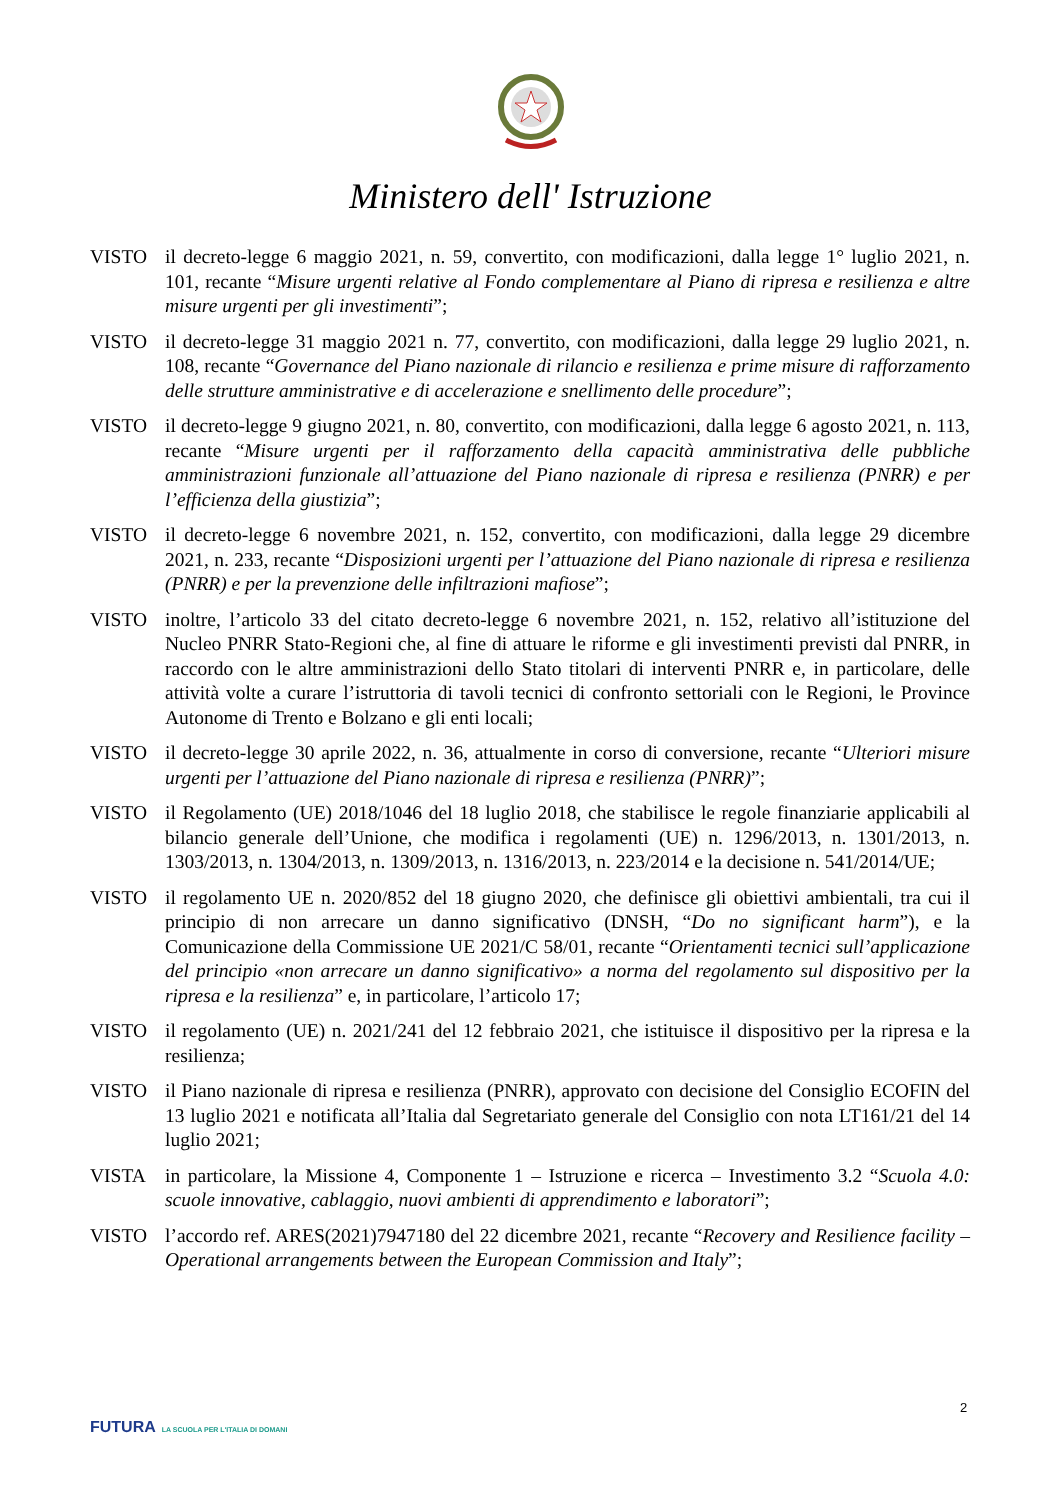Ministero dell' Istruzione
VISTO il decreto-legge 6 maggio 2021, n. 59, convertito, con modificazioni, dalla legge 1° luglio 2021, n. 101, recante “Misure urgenti relative al Fondo complementare al Piano di ripresa e resilienza e altre misure urgenti per gli investimenti”;
VISTO il decreto-legge 31 maggio 2021 n. 77, convertito, con modificazioni, dalla legge 29 luglio 2021, n. 108, recante “Governance del Piano nazionale di rilancio e resilienza e prime misure di rafforzamento delle strutture amministrative e di accelerazione e snellimento delle procedure”;
VISTO il decreto-legge 9 giugno 2021, n. 80, convertito, con modificazioni, dalla legge 6 agosto 2021, n. 113, recante “Misure urgenti per il rafforzamento della capacità amministrativa delle pubbliche amministrazioni funzionale all’attuazione del Piano nazionale di ripresa e resilienza (PNRR) e per l’efficienza della giustizia”;
VISTO il decreto-legge 6 novembre 2021, n. 152, convertito, con modificazioni, dalla legge 29 dicembre 2021, n. 233, recante “Disposizioni urgenti per l’attuazione del Piano nazionale di ripresa e resilienza (PNRR) e per la prevenzione delle infiltrazioni mafiose”;
VISTO inoltre, l’articolo 33 del citato decreto-legge 6 novembre 2021, n. 152, relativo all’istituzione del Nucleo PNRR Stato-Regioni che, al fine di attuare le riforme e gli investimenti previsti dal PNRR, in raccordo con le altre amministrazioni dello Stato titolari di interventi PNRR e, in particolare, delle attività volte a curare l’istruttoria di tavoli tecnici di confronto settoriali con le Regioni, le Province Autonome di Trento e Bolzano e gli enti locali;
VISTO il decreto-legge 30 aprile 2022, n. 36, attualmente in corso di conversione, recante “Ulteriori misure urgenti per l’attuazione del Piano nazionale di ripresa e resilienza (PNRR)”;
VISTO il Regolamento (UE) 2018/1046 del 18 luglio 2018, che stabilisce le regole finanziarie applicabili al bilancio generale dell’Unione, che modifica i regolamenti (UE) n. 1296/2013, n. 1301/2013, n. 1303/2013, n. 1304/2013, n. 1309/2013, n. 1316/2013, n. 223/2014 e la decisione n. 541/2014/UE;
VISTO il regolamento UE n. 2020/852 del 18 giugno 2020, che definisce gli obiettivi ambientali, tra cui il principio di non arrecare un danno significativo (DNSH, “Do no significant harm”), e la Comunicazione della Commissione UE 2021/C 58/01, recante “Orientamenti tecnici sull’applicazione del principio «non arrecare un danno significativo» a norma del regolamento sul dispositivo per la ripresa e la resilienza” e, in particolare, l’articolo 17;
VISTO il regolamento (UE) n. 2021/241 del 12 febbraio 2021, che istituisce il dispositivo per la ripresa e la resilienza;
VISTO il Piano nazionale di ripresa e resilienza (PNRR), approvato con decisione del Consiglio ECOFIN del 13 luglio 2021 e notificata all’Italia dal Segretariato generale del Consiglio con nota LT161/21 del 14 luglio 2021;
VISTA in particolare, la Missione 4, Componente 1 – Istruzione e ricerca – Investimento 3.2 “Scuola 4.0: scuole innovative, cablaggio, nuovi ambienti di apprendimento e laboratori”;
VISTO l’accordo ref. ARES(2021)7947180 del 22 dicembre 2021, recante “Recovery and Resilience facility – Operational arrangements between the European Commission and Italy”;
2
FUTURA LA SCUOLA PER L'ITALIA DI DOMANI